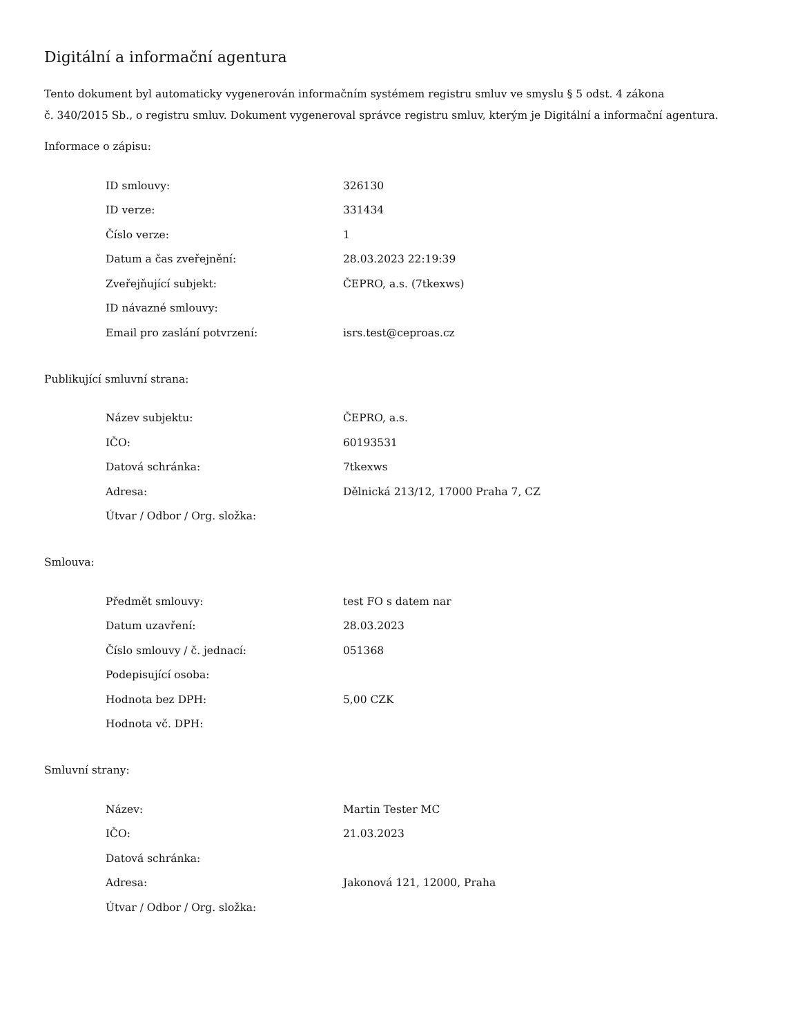Digitální a informační agentura
Tento dokument byl automaticky vygenerován informačním systémem registru smluv ve smyslu § 5 odst. 4 zákona
č. 340/2015 Sb., o registru smluv. Dokument vygeneroval správce registru smluv, kterým je Digitální a informační agentura.
Informace o zápisu:
| ID smlouvy: | 326130 |
| ID verze: | 331434 |
| Číslo verze: | 1 |
| Datum a čas zveřejnění: | 28.03.2023 22:19:39 |
| Zveřejňující subjekt: | ČEPRO, a.s. (7tkexws) |
| ID návazné smlouvy: | |
| Email pro zaslání potvrzení: | isrs.test@ceproas.cz |
Publikující smluvní strana:
| Název subjektu: | ČEPRO, a.s. |
| IČO: | 60193531 |
| Datová schránka: | 7tkexws |
| Adresa: | Dělnická 213/12, 17000 Praha 7, CZ |
| Útvar / Odbor / Org. složka: | |
Smlouva:
| Předmět smlouvy: | test FO s datem nar |
| Datum uzavření: | 28.03.2023 |
| Číslo smlouvy / č. jednací: | 051368 |
| Podepisující osoba: | |
| Hodnota bez DPH: | 5,00 CZK |
| Hodnota vč. DPH: | |
Smluvní strany:
| Název: | Martin Tester MC |
| IČO: | 21.03.2023 |
| Datová schránka: | |
| Adresa: | Jakonová 121, 12000, Praha |
| Útvar / Odbor / Org. složka: | |